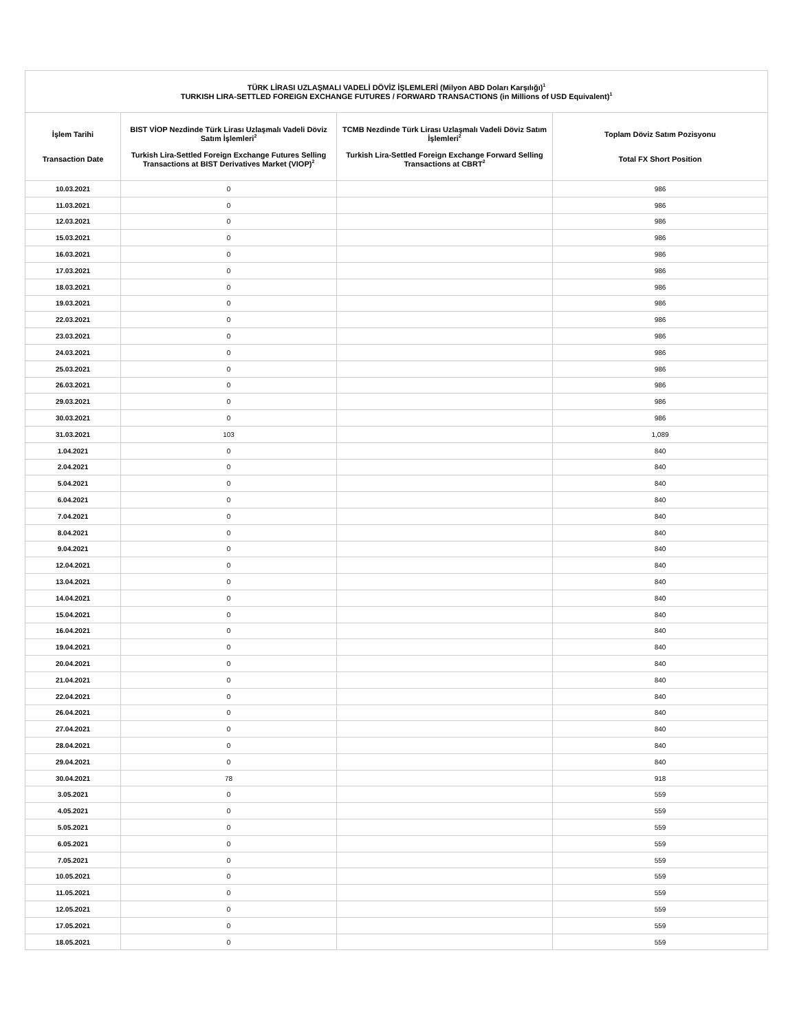| TÜRK LİRASI UZLAŞMALI VADELİ DÖVİZ İŞLEMLERİ (Milyon ABD Doları Karşılığı)<sup>1</sup> TURKISH LIRA-SETTLED FOREIGN EXCHANGE FUTURES / FORWARD TRANSACTIONS (in Millions of USD Equivalent)<sup>1</sup> | | | |
| --- | --- | --- | --- |
| İşlem Tarihi Transaction Date | BIST VİOP Nezdinde Türk Lirası Uzlaşmalı Vadeli Döviz Satım İşlemleri<sup>2</sup> Turkish Lira-Settled Foreign Exchange Futures Selling Transactions at BIST Derivatives Market (VIOP)<sup>2</sup> | TCMB Nezdinde Türk Lirası Uzlaşmalı Vadeli Döviz Satım İşlemleri<sup>2</sup> Turkish Lira-Settled Foreign Exchange Forward Selling Transactions at CBRT<sup>2</sup> | Toplam Döviz Satım Pozisyonu Total FX Short Position |
| 10.03.2021 | 0 | | 986 |
| 11.03.2021 | 0 | | 986 |
| 12.03.2021 | 0 | | 986 |
| 15.03.2021 | 0 | | 986 |
| 16.03.2021 | 0 | | 986 |
| 17.03.2021 | 0 | | 986 |
| 18.03.2021 | 0 | | 986 |
| 19.03.2021 | 0 | | 986 |
| 22.03.2021 | 0 | | 986 |
| 23.03.2021 | 0 | | 986 |
| 24.03.2021 | 0 | | 986 |
| 25.03.2021 | 0 | | 986 |
| 26.03.2021 | 0 | | 986 |
| 29.03.2021 | 0 | | 986 |
| 30.03.2021 | 0 | | 986 |
| 31.03.2021 | 103 | | 1,089 |
| 1.04.2021 | 0 | | 840 |
| 2.04.2021 | 0 | | 840 |
| 5.04.2021 | 0 | | 840 |
| 6.04.2021 | 0 | | 840 |
| 7.04.2021 | 0 | | 840 |
| 8.04.2021 | 0 | | 840 |
| 9.04.2021 | 0 | | 840 |
| 12.04.2021 | 0 | | 840 |
| 13.04.2021 | 0 | | 840 |
| 14.04.2021 | 0 | | 840 |
| 15.04.2021 | 0 | | 840 |
| 16.04.2021 | 0 | | 840 |
| 19.04.2021 | 0 | | 840 |
| 20.04.2021 | 0 | | 840 |
| 21.04.2021 | 0 | | 840 |
| 22.04.2021 | 0 | | 840 |
| 26.04.2021 | 0 | | 840 |
| 27.04.2021 | 0 | | 840 |
| 28.04.2021 | 0 | | 840 |
| 29.04.2021 | 0 | | 840 |
| 30.04.2021 | 78 | | 918 |
| 3.05.2021 | 0 | | 559 |
| 4.05.2021 | 0 | | 559 |
| 5.05.2021 | 0 | | 559 |
| 6.05.2021 | 0 | | 559 |
| 7.05.2021 | 0 | | 559 |
| 10.05.2021 | 0 | | 559 |
| 11.05.2021 | 0 | | 559 |
| 12.05.2021 | 0 | | 559 |
| 17.05.2021 | 0 | | 559 |
| 18.05.2021 | 0 | | 559 |